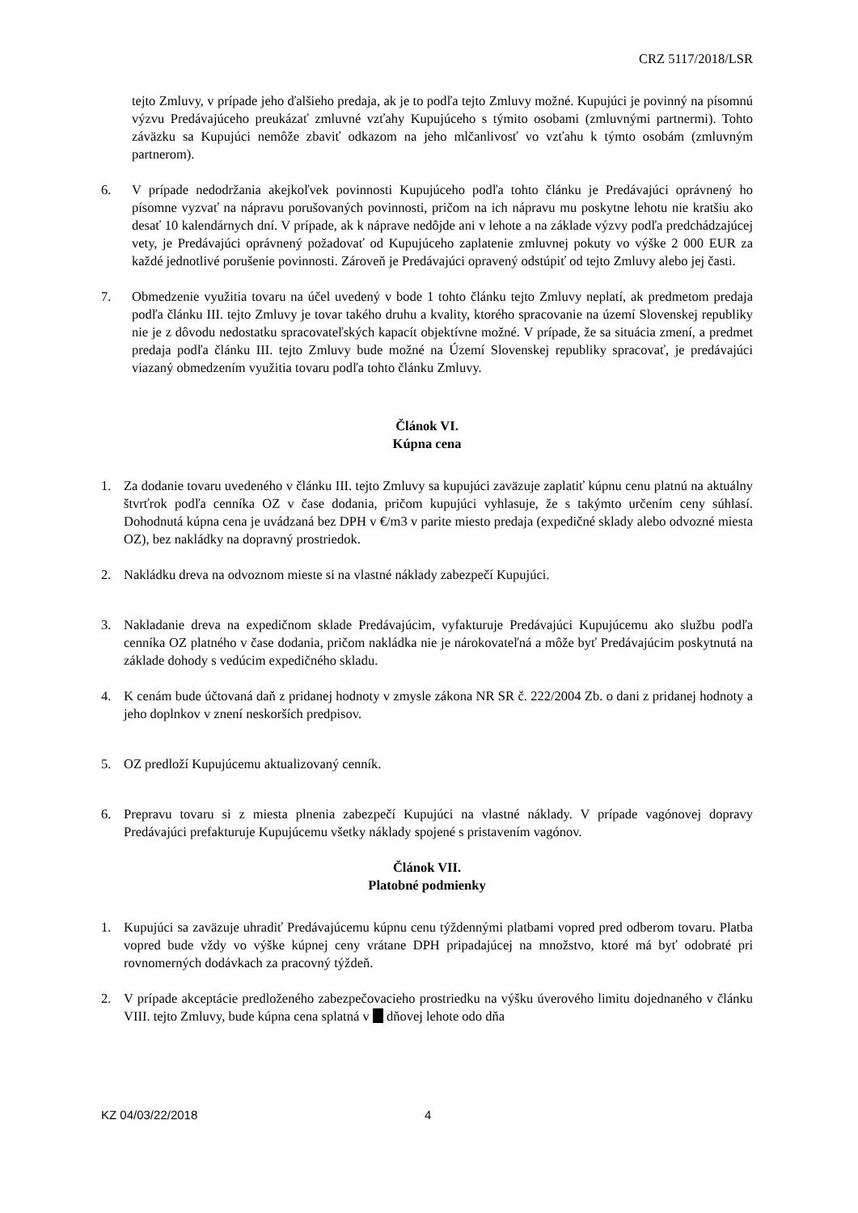CRZ 5117/2018/LSR
tejto Zmluvy, v prípade jeho ďalšieho predaja, ak je to podľa tejto Zmluvy možné. Kupujúci je povinný na písomnú výzvu Predávajúceho preukázať zmluvné vzťahy Kupujúceho s týmito osobami (zmluvnými partnermi). Tohto záväzku sa Kupujúci nemôže zbaviť odkazom na jeho mlčanlivosť vo vzťahu k týmto osobám (zmluvným partnerom).
6. V prípade nedodržania akejkoľvek povinnosti Kupujúceho podľa tohto článku je Predávajúci oprávnený ho písomne vyzvať na nápravu porušovaných povinnosti, pričom na ich nápravu mu poskytne lehotu nie kratšiu ako desať 10 kalendárnych dní. V prípade, ak k náprave nedôjde ani v lehote a na základe výzvy podľa predchádzajúcej vety, je Predávajúci oprávnený požadovať od Kupujúceho zaplatenie zmluvnej pokuty vo výške 2 000 EUR za každé jednotlivé porušenie povinnosti. Zároveň je Predávajúci opravený odstúpiť od tejto Zmluvy alebo jej časti.
7. Obmedzenie využitia tovaru na účel uvedený v bode 1 tohto článku tejto Zmluvy neplatí, ak predmetom predaja podľa článku III. tejto Zmluvy je tovar takého druhu a kvality, ktorého spracovanie na území Slovenskej republiky nie je z dôvodu nedostatku spracovateľských kapacít objektívne možné. V prípade, že sa situácia zmení, a predmet predaja podľa článku III. tejto Zmluvy bude možné na Území Slovenskej republiky spracovať, je predávajúci viazaný obmedzením využitia tovaru podľa tohto článku Zmluvy.
Článok VI.
Kúpna cena
1. Za dodanie tovaru uvedeného v článku III. tejto Zmluvy sa kupujúci zaväzuje zaplatiť kúpnu cenu platnú na aktuálny štvrťrok podľa cenníka OZ v čase dodania, pričom kupujúci vyhlasuje, že s takýmto určením ceny súhlasí. Dohodnutá kúpna cena je uvádzaná bez DPH v €/m3 v parite miesto predaja (expedičné sklady alebo odvozné miesta OZ), bez nakládky na dopravný prostriedok.
2. Nakládku dreva na odvoznom mieste si na vlastné náklady zabezpečí Kupujúci.
3. Nakladanie dreva na expedičnom sklade Predávajúcim, vyfakturuje Predávajúci Kupujúcemu ako službu podľa cenníka OZ platného v čase dodania, pričom nakládka nie je nárokovateľná a môže byť Predávajúcim poskytnutá na základe dohody s vedúcim expedičného skladu.
4. K cenám bude účtovaná daň z pridanej hodnoty v zmysle zákona NR SR č. 222/2004 Zb. o dani z pridanej hodnoty a jeho doplnkov v znení neskorších predpisov.
5. OZ predloží Kupujúcemu aktualizovaný cenník.
6. Prepravu tovaru si z miesta plnenia zabezpečí Kupujúci na vlastné náklady. V prípade vagónovej dopravy Predávajúci prefakturuje Kupujúcemu všetky náklady spojené s pristavením vagónov.
Článok VII.
Platobné podmienky
1. Kupujúci sa zaväzuje uhradiť Predávajúcemu kúpnu cenu týždennými platbami vopred pred odberom tovaru. Platba vopred bude vždy vo výške kúpnej ceny vrátane DPH pripadajúcej na množstvo, ktoré má byť odobraté pri rovnomerných dodávkach za pracovný týždeň.
2. V prípade akceptácie predloženého zabezpečovacieho prostriedku na výšku úverového limitu dojednaného v článku VIII. tejto Zmluvy, bude kúpna cena splatná v dňovej lehote odo dňa
KZ 04/03/22/2018 4